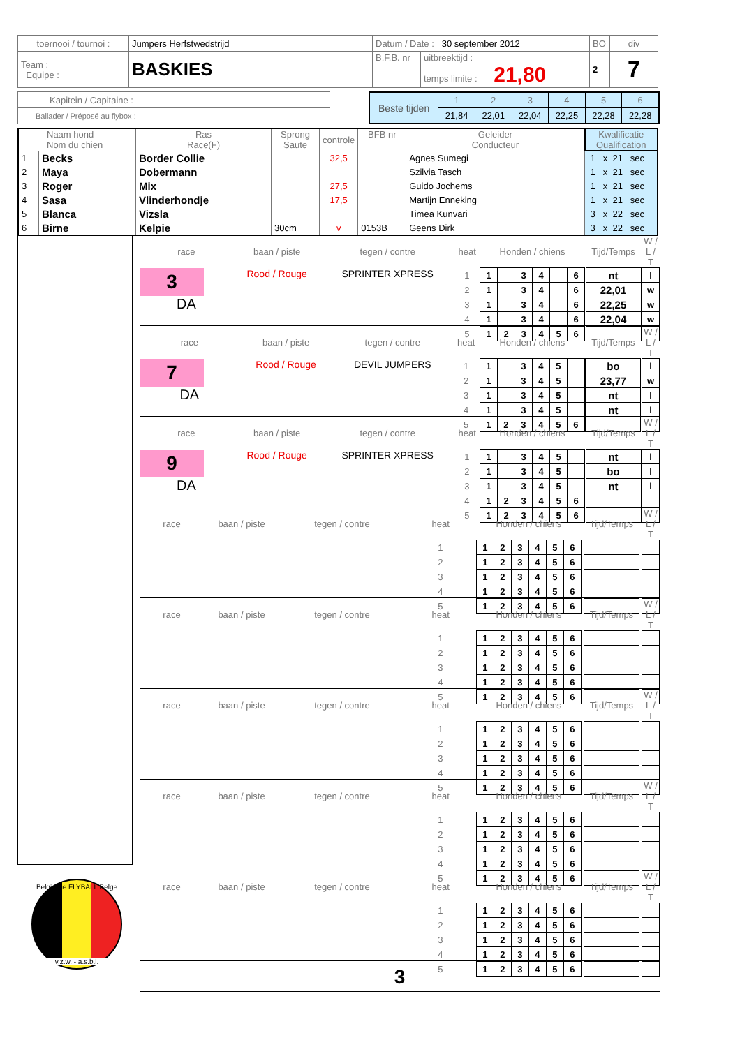| toernooi / tournoi : | Jumpers Herfstwedstrijd | Datum / Date : 30 september 2012 | | BO | div |
| Team : Equipe : | BASKIES | B.F.B. nr | uitbreektijd : temps limite : 21,80 | 2 | 7 |
| Kapitein / Capitaine : |
| Ballader / Préposé au flybox : |
| Beste tijden | 1 | 2 | 3 | 4 | 5 | 6 |
| | 21,84 | 22,01 | 22,04 | 22,25 | 22,28 | 22,28 |
| Naam hond Nom du chien | | Ras Race(F) | Sprong Saute | controle | BFB nr | Geleider Conducteur | Kwalificatie Qualification |
| 1 | Becks | Border Collie | | 32,5 | | Agnes Sumegi | 1 x 21 sec |
| 2 | Maya | Dobermann | | | | Szilvia Tasch | 1 x 21 sec |
| 3 | Roger | Mix | | 27,5 | | Guido Jochems | 1 x 21 sec |
| 4 | Sasa | Vlinderhondje | | 17,5 | | Martijn Enneking | 1 x 21 sec |
| 5 | Blanca | Vizsla | | | | Timea Kunvari | 3 x 22 sec |
| 6 | Birne | Kelpie | 30cm | v | 0153B | Geens Dirk | 3 x 22 sec |
Belgische FLYBALL Belge
v.z.w. - a.s.b.l.
| race | baan / piste | tegen / contre | heat | Honden / chiens | | | | | | | Tijd/Temps | | W / L / T |
| 3 DA | Rood / Rouge | SPRINTER XPRESS | 1 | 1 | | 3 | 4 | | 6 | | nt | | l |
| | | | 2 | 1 | | 3 | 4 | | 6 | | 22,01 | | w |
| | | | 3 | 1 | | 3 | 4 | | 6 | | 22,25 | | w |
| | | | 4 | 1 | | 3 | 4 | | 6 | | 22,04 | | w |
| | | | 5 | 1 | 2 | 3 | 4 | 5 | 6 | | | | |
| race | baan / piste | tegen / contre | heat | Honden / chiens | | | | | | | Tijd/Temps | | W / L / T |
| 7 DA | Rood / Rouge | DEVIL JUMPERS | 1 | 1 | | 3 | 4 | 5 | | | bo | | l |
| | | | 2 | 1 | | 3 | 4 | 5 | | | 23,77 | | w |
| | | | 3 | 1 | | 3 | 4 | 5 | | | nt | | l |
| | | | 4 | 1 | | 3 | 4 | 5 | | | nt | | l |
| | | | 5 | 1 | 2 | 3 | 4 | 5 | 6 | | | | |
| race | baan / piste | tegen / contre | heat | Honden / chiens | | | | | | | Tijd/Temps | | W / L / T |
| 9 DA | Rood / Rouge | SPRINTER XPRESS | 1 | 1 | | 3 | 4 | 5 | | | nt | | l |
| | | | 2 | 1 | | 3 | 4 | 5 | | | bo | | l |
| | | | 3 | 1 | | 3 | 4 | 5 | | | nt | | l |
| | | | 4 | 1 | 2 | 3 | 4 | 5 | 6 | | | | |
| | | | 5 | 1 | 2 | 3 | 4 | 5 | 6 | | | | |
| race | baan / piste | tegen / contre | heat | Honden / chiens | | | | | | | Tijd/Temps | | W / L / T |
| | | | 1 | 1 | 2 | 3 | 4 | 5 | 6 | | | | |
| | | | 2 | 1 | 2 | 3 | 4 | 5 | 6 | | | | |
| | | | 3 | 1 | 2 | 3 | 4 | 5 | 6 | | | | |
| | | | 4 | 1 | 2 | 3 | 4 | 5 | 6 | | | | |
| | | | 5 | 1 | 2 | 3 | 4 | 5 | 6 | | | | |
| race | baan / piste | tegen / contre | heat | Honden / chiens | | | | | | | Tijd/Temps | | W / L / T |
| | | | 1 | 1 | 2 | 3 | 4 | 5 | 6 | | | | |
| | | | 2 | 1 | 2 | 3 | 4 | 5 | 6 | | | | |
| | | | 3 | 1 | 2 | 3 | 4 | 5 | 6 | | | | |
| | | | 4 | 1 | 2 | 3 | 4 | 5 | 6 | | | | |
| | | | 5 | 1 | 2 | 3 | 4 | 5 | 6 | | | | |
| race | baan / piste | tegen / contre | heat | Honden / chiens | | | | | | | Tijd/Temps | | W / L / T |
| | | | 1 | 1 | 2 | 3 | 4 | 5 | 6 | | | | |
| | | | 2 | 1 | 2 | 3 | 4 | 5 | 6 | | | | |
| | | | 3 | 1 | 2 | 3 | 4 | 5 | 6 | | | | |
| | | | 4 | 1 | 2 | 3 | 4 | 5 | 6 | | | | |
| | | | 5 | 1 | 2 | 3 | 4 | 5 | 6 | | | | |
| race | baan / piste | tegen / contre | heat | Honden / chiens | | | | | | | Tijd/Temps | | W / L / T |
| | | | 1 | 1 | 2 | 3 | 4 | 5 | 6 | | | | |
| | | | 2 | 1 | 2 | 3 | 4 | 5 | 6 | | | | |
| | | | 3 | 1 | 2 | 3 | 4 | 5 | 6 | | | | |
| | | | 4 | 1 | 2 | 3 | 4 | 5 | 6 | | | | |
| | | | 5 | 1 | 2 | 3 | 4 | 5 | 6 | | | | |
| race | baan / piste | tegen / contre | heat | Honden / chiens | | | | | | | Tijd/Temps | | W / L / T |
| | | | 1 | 1 | 2 | 3 | 4 | 5 | 6 | | | | |
| | | | 2 | 1 | 2 | 3 | 4 | 5 | 6 | | | | |
| | | | 3 | 1 | 2 | 3 | 4 | 5 | 6 | | | | |
| | | | 4 | 1 | 2 | 3 | 4 | 5 | 6 | | | | |
| | | | 5 | 1 | 2 | 3 | 4 | 5 | 6 | | | | |
3